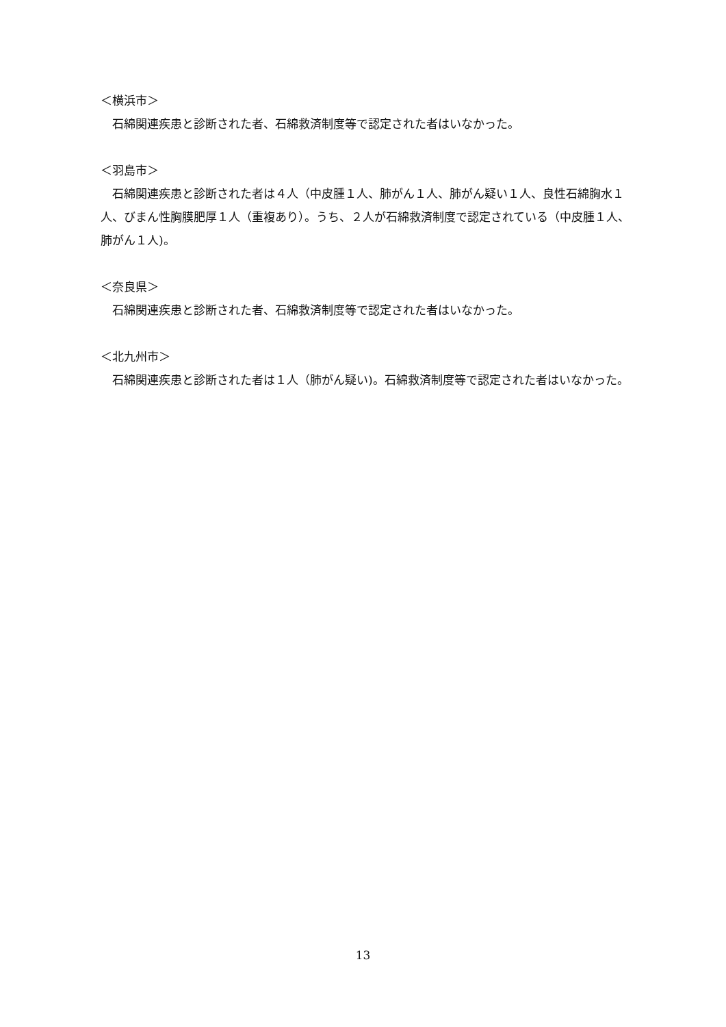＜横浜市＞
石綿関連疾患と診断された者、石綿救済制度等で認定された者はいなかった。
＜羽島市＞
石綿関連疾患と診断された者は４人（中皮腫１人、肺がん１人、肺がん疑い１人、良性石綿胸水１人、びまん性胸膜肥厚１人（重複あり）。うち、２人が石綿救済制度で認定されている（中皮腫１人、肺がん１人)。
＜奈良県＞
石綿関連疾患と診断された者、石綿救済制度等で認定された者はいなかった。
＜北九州市＞
石綿関連疾患と診断された者は１人（肺がん疑い)。石綿救済制度等で認定された者はいなかった。
13